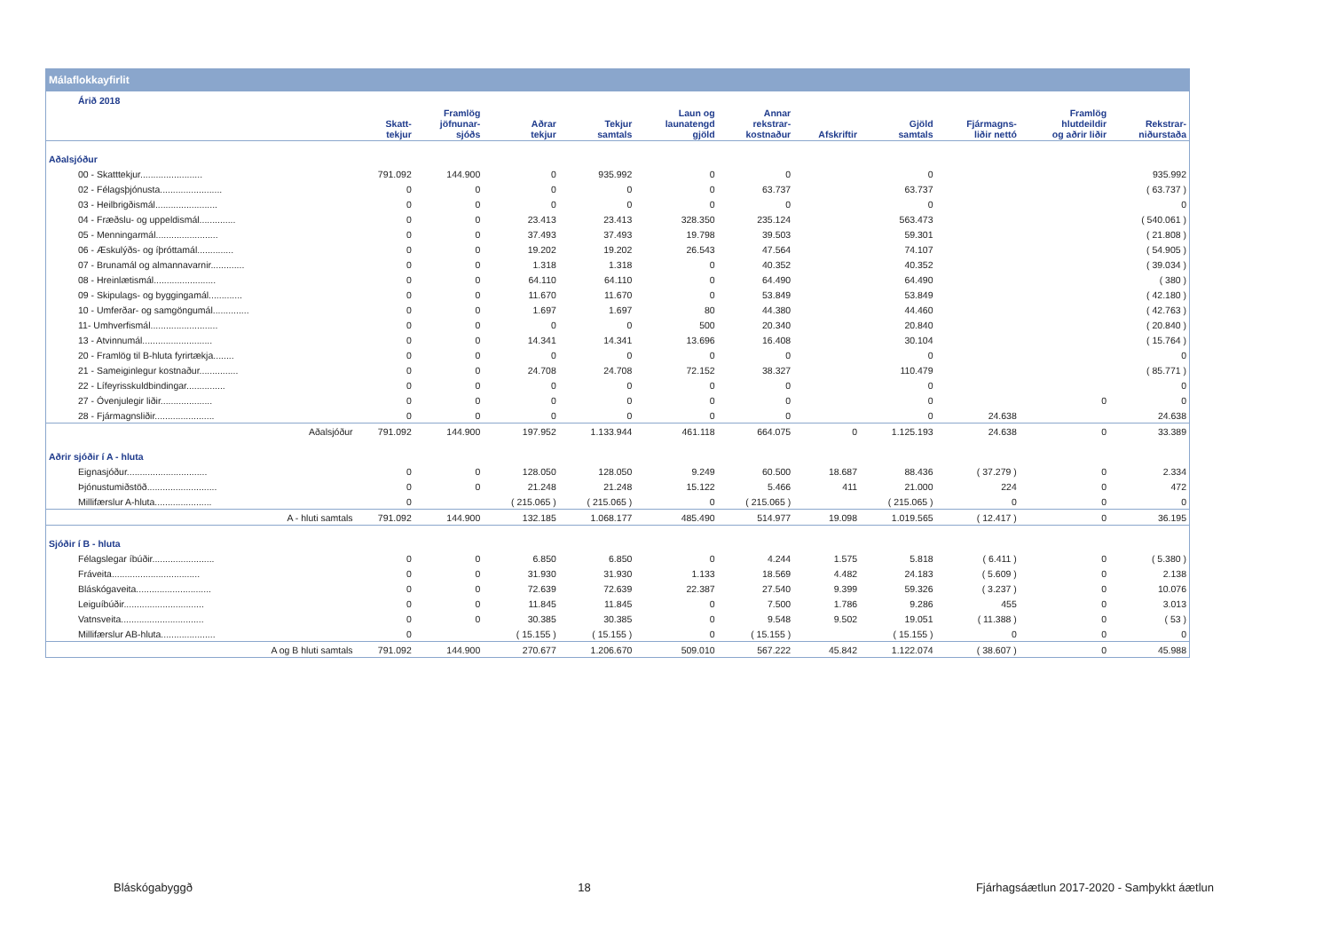Málaflokkayfirlit
| Árið 2018 | | | | | | | | | | | |
| --- | --- | --- | --- | --- | --- | --- | --- | --- | --- | --- | --- |
| | Skatt- tekjur | Framlög jöfnunar- sjóðs | Aðrar tekjur | Tekjur samtals | Laun og launatengd gjöld | Annar rekstrar- kostnaður | Afskriftir | Gjöld samtals | Fjármagns- liðir nettó | Framlög hlutdeildir og aðrir liðir | Rekstrar- niðurstaða |
| Aðalsjóður | | | | | | | | | | | |
| 00 - Skatttekjur........................ | 791.092 | 144.900 | 0 | 935.992 | 0 | 0 | | 0 | | | 935.992 |
| 02 - Félagsþjónusta........................ | 0 | 0 | 0 | 0 | 0 | 63.737 | | 63.737 | | | ( 63.737 ) |
| 03 - Heilbrigðismál........................ | 0 | 0 | 0 | 0 | 0 | 0 | | 0 | | | 0 |
| 04 - Fræðslu- og uppeldismál.............. | 0 | 0 | 23.413 | 23.413 | 328.350 | 235.124 | | 563.473 | | | ( 540.061 ) |
| 05 - Menningarmál........................ | 0 | 0 | 37.493 | 37.493 | 19.798 | 39.503 | | 59.301 | | | ( 21.808 ) |
| 06 - Æskulýðs- og íþróttamál.............. | 0 | 0 | 19.202 | 19.202 | 26.543 | 47.564 | | 74.107 | | | ( 54.905 ) |
| 07 - Brunamál og almannavarnir............. | 0 | 0 | 1.318 | 1.318 | 0 | 40.352 | | 40.352 | | | ( 39.034 ) |
| 08 - Hreinlætismál........................ | 0 | 0 | 64.110 | 64.110 | 0 | 64.490 | | 64.490 | | | ( 380 ) |
| 09 - Skipulags- og byggingamál............. | 0 | 0 | 11.670 | 11.670 | 0 | 53.849 | | 53.849 | | | ( 42.180 ) |
| 10 - Umferðar- og samgöngumál.............. | 0 | 0 | 1.697 | 1.697 | 80 | 44.380 | | 44.460 | | | ( 42.763 ) |
| 11- Umhverfismál.......................... | 0 | 0 | 0 | 0 | 500 | 20.340 | | 20.840 | | | ( 20.840 ) |
| 13 - Atvinnumál........................... | 0 | 0 | 14.341 | 14.341 | 13.696 | 16.408 | | 30.104 | | | ( 15.764 ) |
| 20 - Framlög til B-hluta fyrirtækja........ | 0 | 0 | 0 | 0 | 0 | 0 | | 0 | | | 0 |
| 21 - Sameiginlegur kostnaður............... | 0 | 0 | 24.708 | 24.708 | 72.152 | 38.327 | | 110.479 | | | ( 85.771 ) |
| 22 - Lífeyrisskuldbindingar............... | 0 | 0 | 0 | 0 | 0 | 0 | | 0 | | | 0 |
| 27 - Óvenjulegir liðir.................... | 0 | 0 | 0 | 0 | 0 | 0 | | 0 | | 0 | 0 |
| 28 - Fjármagnsliðir....................... | 0 | 0 | 0 | 0 | 0 | 0 | | 0 | 24.638 | | 24.638 |
| Aðalsjóður | 791.092 | 144.900 | 197.952 | 1.133.944 | 461.118 | 664.075 | 0 | 1.125.193 | 24.638 | 0 | 33.389 |
| Aðrir sjóðir í A - hluta | | | | | | | | | | | |
| Eignasjóður............................... | 0 | 0 | 128.050 | 128.050 | 9.249 | 60.500 | 18.687 | 88.436 | ( 37.279 ) | 0 | 2.334 |
| Þjónustumiðstöð........................... | 0 | 0 | 21.248 | 21.248 | 15.122 | 5.466 | 411 | 21.000 | 224 | 0 | 472 |
| Millifærslur A-hluta...................... | 0 | | ( 215.065 ) | ( 215.065 ) | 0 | ( 215.065 ) | | ( 215.065 ) | 0 | 0 | 0 |
| A - hluti samtals | 791.092 | 144.900 | 132.185 | 1.068.177 | 485.490 | 514.977 | 19.098 | 1.019.565 | ( 12.417 ) | 0 | 36.195 |
| Sjóðir í B - hluta | | | | | | | | | | | |
| Félagslegar íbúðir........................ | 0 | 0 | 6.850 | 6.850 | 0 | 4.244 | 1.575 | 5.818 | ( 6.411 ) | 0 | ( 5.380 ) |
| Fráveita.................................. | 0 | 0 | 31.930 | 31.930 | 1.133 | 18.569 | 4.482 | 24.183 | ( 5.609 ) | 0 | 2.138 |
| Bláskógaveita............................. | 0 | 0 | 72.639 | 72.639 | 22.387 | 27.540 | 9.399 | 59.326 | ( 3.237 ) | 0 | 10.076 |
| Leiguíbúðir............................... | 0 | 0 | 11.845 | 11.845 | 0 | 7.500 | 1.786 | 9.286 | 455 | 0 | 3.013 |
| Vatnsveita................................ | 0 | 0 | 30.385 | 30.385 | 0 | 9.548 | 9.502 | 19.051 | ( 11.388 ) | 0 | ( 53 ) |
| Millifærslur AB-hluta..................... | 0 | | ( 15.155 ) | ( 15.155 ) | 0 | ( 15.155 ) | | ( 15.155 ) | 0 | 0 | 0 |
| A og B hluti samtals | 791.092 | 144.900 | 270.677 | 1.206.670 | 509.010 | 567.222 | 45.842 | 1.122.074 | ( 38.607 ) | 0 | 45.988 |
Bláskógabyggð 18 Fjárhagsáætlun 2017-2020 - Samþykkt áætlun